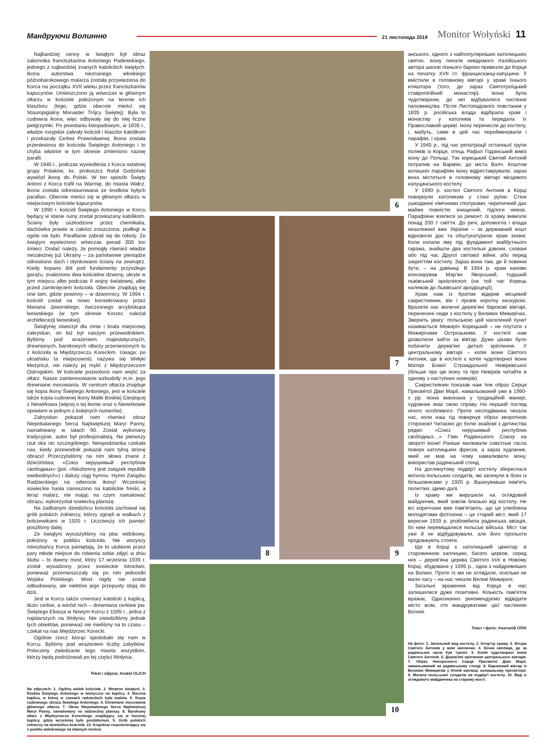Мандруючи Волинню
21 листопада 2019
Monitor Wołyński
11
Najbardziej cenny w świątyni był obraz zakonnika franciszkanina Antoniego Padewskiego, jednego z najbardziej znanych katolickich świętych. Ikona autorstwa nieznanego włoskiego późnobarokowego malarza została przywieziona do Korca na początku XVII wieku przez franciszkanów kapucynów. Umieszczono ją wówczas w głównym ołtarzu w kościele położonym na terenie ich klasztoru (tego, gdzie obecnie mieści się Stauropigialny Monaster Trójcy Świętej). Była to cudowna ikona, więc odbywały się do niej liczne pielgrzymki. Po powstaniu listopadowym, w 1835 r., władze rosyjskie zabrały kościół i klasztor katolikom i przekazały Cerkwi Prawosławnej. Ikona została przeniesiona do kościoła Świętego Antoniego i to chyba właśnie w tym okresie zmieniono nazwę parafii.
W 1945 r., podczas wysiedlenia z Korca ostatniej grupy Polaków, ks. proboszcz Rafał Godziński wywiózł ikonę do Polski. W ten sposób Święty Antoni z Korca trafił na Warmię, do miasta Wałcz. Ikona została odrestaurowana ze środków byłych parafian. Obecnie mieści się w głównym ołtarzu w miejscowym kościele kapucynów.
W 1990 r. kościół Świętego Antoniego w Korcu będący w stanie ruiny został przekazany katolikom. Ściany były uszkodzone przez chemikalia, dachówka prawie w całości zniszczona, podłogi w ogóle nie było. Parafianie zabrali się do roboty. Ze świątyni wywieziono wówczas ponad 200 ton śmieci. Dodać należy, że pomogły również władze niezależnej już Ukrainy – za państwowe pieniądze odnowiono dach i otynkowano ściany na zewnątrz. Kiedy kopano dół pod fundamenty przyszłego garażu, znaleziono dwa kościelne dzwony, ukryte w tym miejscu albo podczas II wojny światowej, albo przed zamknięciem kościoła. Obecnie znajdują się one tam, gdzie powinny – w dzwonnicy. W 1994 r. kościół został na nowo konsekrowany przez Mariana Jaworskiego, ówczesnego arcybiskupa lwowskiego (w tym okresie Korzec należał archidiecezji lwowskiej).
Świątynię otworzył dla mnie i brata miejscowy zakrystian, on też był naszym przewodnikiem. Byliśmy pod wrażeniem majestatycznych, drewnianych, barokowych ołtarzy przeniesionych tu z kościoła w Międzyrzeczu Koreckim. Uwaga: po ukraińsku ta miejscowość nazywa się Wełyki Meżyriczi, nie należy jej mylić z Międzyrzeczem Ostrogskim. W kościele pozwolono nam wejść za ołtarz. Nasze zainteresowanie wzbudziły m.in. jego drewniane mocowania. W centrum ołtarza znajduje się kopia ikony Świętego Antoniego, jest w kościele także kopia cudownej ikony Matki Boskiej Cierpiącej z Niewirkowa (więcej o tej ikonie oraz o Niewirkowie opowiem w jednym z kolejnych numerów).
Zakrystian pokazał nam również obraz Niepokalanego Serca Najświętszej Maryi Panny, namalowany w latach 90. Został wykonany tradycyjnie, autor był profesjonalistą. Na pierwszy rzut oka nic szczególnego. Niespodzianka czekała nas, kiedy przewodnik pokazał nam tylną stronę obrazu! Przeczytaliśmy na nim słowa znane z dzieciństwa: «Союз нерушимый республик свободных» (pol. «Niezłomny jest związek republik swobodnych») i dalszy ciąg hymnu. Hymn Związku Radzieckiego na odwrocie ikony! Wcześniej sowieckie hasła nanoszono na katolickie freski, a teraz malarz, nie mając na czym namalować obrazu, wykorzystał sowiecką planszę.
Na zadbanym dziedzińcu kościoła zachował się grób polskich żołnierzy, którzy zginęli w walkach z bolszewikami w 1920 r. Uczciwszy ich pamięć poszliśmy dalej.
Ze świątyni wyruszyliśmy na plac widokowy, położony w pobliżu kościoła. Nie wszyscy mieszkańcy Korca pamiętają, że to ulubione przez pary młode miejsce do robienia sobie zdjęć w dniu ślubu – to dawny most, który 17 września 1939 r. został wysadzony przez sowieckie lotnictwo, ponieważ przemieszczały się po nim jednostki Wojska Polskiego. Most nigdy nie został odbudowany, ale niektóre jego przepusty stoją do dziś.
Jest w Korcu także cmentarz katolicki z kaplicą, dużo cerkwi, a wśród nich – drewniana cerkiew pw. Świętego Eliasza w Nowym Korcu z 1595 r., jedna z najstarszych na Wołyniu. Nie zwiedziliśmy jednak tych obiektów, ponieważ nie mieliśmy na to czasu – czekał na nas Międzyrzec Korecki.
Ogólnie rzecz biorąc spodobało się nam w Korcu. Byliśmy pod wrażeniem liczby zabytków. Polecamy zwiedzanie tego miasta wszystkim, którzy będą podróżowali po tej części Wołynia.
Tekst i zdjęcia: Anatol OLICH
Na zdjęciach: 1. Ogólny widok kościoła. 2. Wnętrze świątyni. 3. Rzeźba Świętego Antoniego w wieżyczce na kaplicy. 4. Boczna kaplica, w której w czasach radzieckich była toaleta. 5. Kopia cudownego obrazu Świętego Antoniego. 6. Drewniane mocowania głównego ołtarza. 7. Obraz Niepokalanego Serca Najświętszej Maryi Panny, namalowany na radzieckiej planszy. 8. Barokowy ołtarz z Międzyrzecza Koreckiego znajdujący się w bocznej kaplicy, gdzie wcześniej było prezbiterium. 9. Grób polskich żołnierzy na dziedzińcu kościoła. 10. Krajobraz rozpościerający się z punktu widokowego na dawnym moście.
6
7
8
9
10
анського, одного з найпопулярніших католицьких святих. Ікону пензля невідомого італійського автора школи пізнього бароко привезли до Корця на початку XVII ст. францисканці-капуцини. Її вмістили в головному вівтарі у храмі їхнього кляштора (того, де зараз Святотроїцький ставропігійний монастир). Ікона була чудотворною, до неї відбувалися численні паломництва. Після Листопадового повстання у 1835 р. російська влада відібрала храм і монастир у католиків та передала їх Православній церкві. Ікону перенесли до костелу, і, мабуть, саме в цей час перейменували і парафію, і храм.
У 1945 р., під час репатріації останньої групи поляків із Корця, отець Рафал Годзінський вивіз ікону до Польщі. Так корецький Святий Антоній потрапив на Вармію, до міста Валч. Коштом колишніх парафіян ікону відреставрували, зараз вона міститься в головному вівтарі місцевого капуцинського костелу.
У 1990 р. костел Святого Антонія в Корці повернули католикам у стані руїни. Стіни ушкоджені хімічними сполуками, черепичний дах майже повністю знищений, підлоги немає. Парафіяни взялися за ремонт. Із храму вивезли понад 200 т сміття. До речі, допомогла і влада незалежної вже України – за державний кошт відновили дах та обштукатурили храм ззовні. Коли копали яму під фундамент майбутнього гаража, знайшли два костельні дзвони, сховані або під час Другої світової війни, або перед закриттям костелу. Зараз вони там, де й повинні бути, – на дзвіниці. В 1994 р. храм наново консекрував Мар'ян Яворський, тодішній львівський архієпископ (на той час Корець належав до Львівської архідієцеції).
Храм нам із братом відкрив місцевий сакристиянин, він і провів коротку екскурсію. Вразили нас величні дерев'яні барокові вівтарі, перенесені сюди з костелу у Великих Межирічах. Зверніть увагу: польською цей населений пункт називається Межиріч Корецький – не плутати з Межирічами Острозькими. У костелі нам дозволили зайти за вівтар. Дуже цікаво було побачити дерев'яні деталі кріплення. У центральному вівтарі – копія ікони Святого Антонія, ще в костелі є копія чудотворної ікони Матері Божої Страждальної Невірківської (більше про цю ікону та про Невірків читайте в одному з наступних номерів).
Сакристиянин показав нам теж образ Серця Пресвятої Діви Марії, намальований уже в 1990-х рр. Ікона виконана у традиційній манері, художник знає свою справу. На перший погляд нічого особливого. Проте несподіванка чекала нас, коли наш гід повернув образ зворотною стороною! Читаємо до болю знайомі з дитинства рядки: «Союз нерушимый республик свободных…» Гімн Радянського Союзу на звороті ікони! Раніше малювали совєтські гасла поверх католицьких фресок, а зараз художник, який не мав на чому намалювати ікону, використав радянський стенд.
На доглянутому подвір'ї костелу збереглася могила польських солдатів, які загинули в боях із більшовиками у 1920 р. Вшанувавши пам'ять полеглих, ідемо далі.
Із храму ми вирушили на оглядовий майданчик, який зовсім близько від костелу. Не всі кореччани вже пам'ятають, що ця улюблена молодятами фотозона – це старий міст, який 17 вересня 1939 р. розбомбила радянська авіація, бо ним переміщалися польські війська. Міст так уже й не відбудовували, але його прольоти продовжують стояти.
Ще в Корці є католицький цвинтар зі старовинною каплицею, багато церков, серед них – дерев'яна церква Святого Іллі в Новому Корці, збудована у 1595 р., одна з найдревніших на Волині. Проте їх ми не оглядали, оскільки не мали часу – на нас чекали Великі Межиричі.
Загальні враження від Корця в нас залишилися дуже позитивні. Кількість пам'яток вражає. Однозначно рекомендуємо відвідати місто всім, хто мандруватиме цієї частиною Волині.
Текст і фото: Анатолій ОЛІХ
На фото: 1. Загальний вид костелу. 2. Інтер'єр храму. 3. Фігура Святого Антонія у вежі каплички. 4. Бічна каплиця, де за радянських часів був туалет. 5. Копія чудотворної ікони Святого Антонія. 6. Дерев'яні кріплення центрального вівтаря. 7. Образ Непорочного Серця Пресвятої Діви Марії, намальований на радянському стенді. 8. Бароковий вівтар із Великих Межиричів у бічній каплиці, колишньому пресвітерії. 9. Могила польських солдатів на подвір'ї костелу. 10. Вид із оглядового майданчика на старому мості.